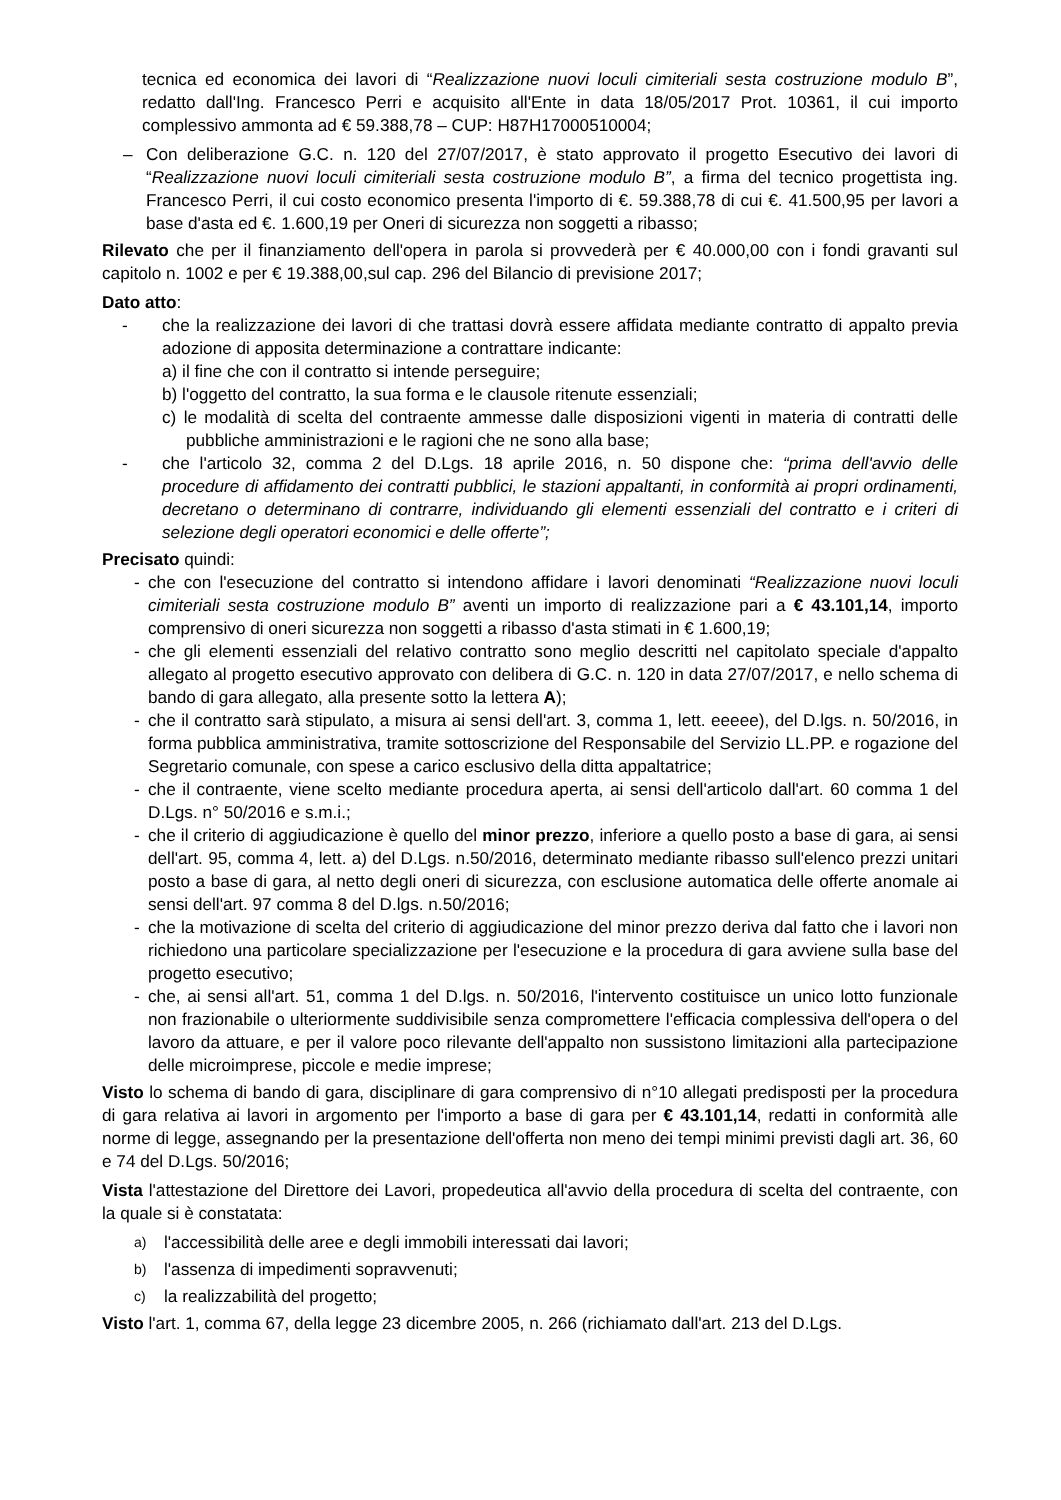tecnica ed economica dei lavori di “Realizzazione nuovi loculi cimiteriali sesta costruzione modulo B”, redatto dall'Ing. Francesco Perri e acquisito all'Ente in data 18/05/2017 Prot. 10361, il cui importo complessivo ammonta ad € 59.388,78 – CUP: H87H17000510004;
– Con deliberazione G.C. n. 120 del 27/07/2017, è stato approvato il progetto Esecutivo dei lavori di “Realizzazione nuovi loculi cimiteriali sesta costruzione modulo B”, a firma del tecnico progettista ing. Francesco Perri, il cui costo economico presenta l'importo di €. 59.388,78 di cui €. 41.500,95 per lavori a base d'asta ed €. 1.600,19 per Oneri di sicurezza non soggetti a ribasso;
Rilevato che per il finanziamento dell'opera in parola si provvederà per € 40.000,00 con i fondi gravanti sul capitolo n. 1002 e per € 19.388,00,sul cap. 296 del Bilancio di previsione 2017;
Dato atto:
- che la realizzazione dei lavori di che trattasi dovrà essere affidata mediante contratto di appalto previa adozione di apposita determinazione a contrattare indicante:
a) il fine che con il contratto si intende perseguire;
b) l'oggetto del contratto, la sua forma e le clausole ritenute essenziali;
c) le modalità di scelta del contraente ammesse dalle disposizioni vigenti in materia di contratti delle pubbliche amministrazioni e le ragioni che ne sono alla base;
- che l'articolo 32, comma 2 del D.Lgs. 18 aprile 2016, n. 50 dispone che: “prima dell'avvio delle procedure di affidamento dei contratti pubblici, le stazioni appaltanti, in conformità ai propri ordinamenti, decretano o determinano di contrarre, individuando gli elementi essenziali del contratto e i criteri di selezione degli operatori economici e delle offerte”;
Precisato quindi:
- che con l'esecuzione del contratto si intendono affidare i lavori denominati “Realizzazione nuovi loculi cimiteriali sesta costruzione modulo B” aventi un importo di realizzazione pari a € 43.101,14, importo comprensivo di oneri sicurezza non soggetti a ribasso d'asta stimati in € 1.600,19;
- che gli elementi essenziali del relativo contratto sono meglio descritti nel capitolato speciale d'appalto allegato al progetto esecutivo approvato con delibera di G.C. n. 120 in data 27/07/2017, e nello schema di bando di gara allegato, alla presente sotto la lettera A);
- che il contratto sarà stipulato, a misura ai sensi dell'art. 3, comma 1, lett. eeeee), del D.lgs. n. 50/2016, in forma pubblica amministrativa, tramite sottoscrizione del Responsabile del Servizio LL.PP. e rogazione del Segretario comunale, con spese a carico esclusivo della ditta appaltatrice;
- che il contraente, viene scelto mediante procedura aperta, ai sensi dell'articolo dall'art. 60 comma 1 del D.Lgs. n° 50/2016 e s.m.i.;
- che il criterio di aggiudicazione è quello del minor prezzo, inferiore a quello posto a base di gara, ai sensi dell'art. 95, comma 4, lett. a) del D.Lgs. n.50/2016, determinato mediante ribasso sull'elenco prezzi unitari posto a base di gara, al netto degli oneri di sicurezza, con esclusione automatica delle offerte anomale ai sensi dell'art. 97 comma 8 del D.lgs. n.50/2016;
- che la motivazione di scelta del criterio di aggiudicazione del minor prezzo deriva dal fatto che i lavori non richiedono una particolare specializzazione per l'esecuzione e la procedura di gara avviene sulla base del progetto esecutivo;
- che, ai sensi all'art. 51, comma 1 del D.lgs. n. 50/2016, l'intervento costituisce un unico lotto funzionale non frazionabile o ulteriormente suddivisibile senza compromettere l'efficacia complessiva dell'opera o del lavoro da attuare, e per il valore poco rilevante dell'appalto non sussistono limitazioni alla partecipazione delle microimprese, piccole e medie imprese;
Visto lo schema di bando di gara, disciplinare di gara comprensivo di n°10 allegati predisposti per la procedura di gara relativa ai lavori in argomento per l'importo a base di gara per € 43.101,14, redatti in conformità alle norme di legge, assegnando per la presentazione dell'offerta non meno dei tempi minimi previsti dagli art. 36, 60 e 74 del D.Lgs. 50/2016;
Vista l'attestazione del Direttore dei Lavori, propedeutica all'avvio della procedura di scelta del contraente, con la quale si è constatata:
a) l'accessibilità delle aree e degli immobili interessati dai lavori;
b) l'assenza di impedimenti sopravvenuti;
c) la realizzabilità del progetto;
Visto l'art. 1, comma 67, della legge 23 dicembre 2005, n. 266 (richiamato dall'art. 213 del D.Lgs.